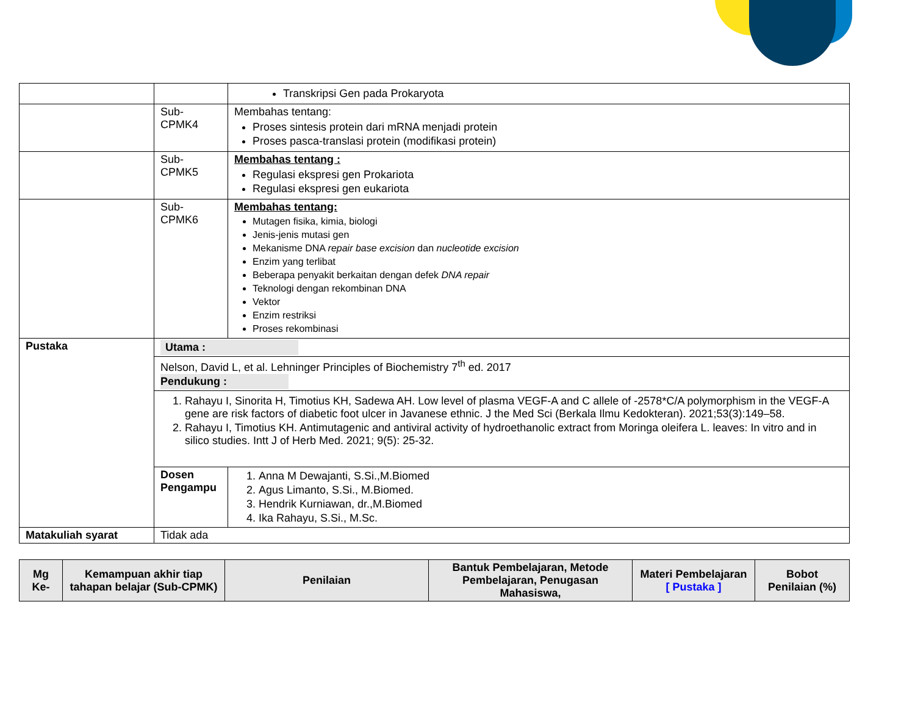| | | Transkripsi Gen pada Prokaryota |
| | Sub-CPMK4 | Membahas tentang: Proses sintesis protein dari mRNA menjadi protein Proses pasca-translasi protein (modifikasi protein) |
| | Sub-CPMK5 | Membahas tentang : Regulasi ekspresi gen Prokariota Regulasi ekspresi gen eukariota |
| | Sub-CPMK6 | Membahas tentang: Mutagen fisika, kimia, biologi Jenis-jenis mutasi gen Mekanisme DNA repair base excision dan nucleotide excision Enzim yang terlibat Beberapa penyakit berkaitan dengan defek DNA repair Teknologi dengan rekombinan DNA Vektor Enzim restriksi Proses rekombinasi |
| Pustaka | Utama : | |
| | Nelson, David L, et al. Lehninger Principles of Biochemistry 7<sup>th</sup> ed. 2017 Pendukung : | |
| | 1. Rahayu I, Sinorita H, Timotius KH, Sadewa AH. Low level of plasma VEGF-A and C allele of -2578*C/A polymorphism in the VEGF-A gene are risk factors of diabetic foot ulcer in Javanese ethnic. J the Med Sci (Berkala Ilmu Kedokteran). 2021;53(3):149–58. 2. Rahayu I, Timotius KH. Antimutagenic and antiviral activity of hydroethanolic extract from Moringa oleifera L. leaves: In vitro and in silico studies. Intt J of Herb Med. 2021; 9(5): 25-32. | |
| | Dosen Pengampu | 1. Anna M Dewajanti, S.Si.,M.Biomed 2. Agus Limanto, S.Si., M.Biomed. 3. Hendrik Kurniawan, dr.,M.Biomed 4. Ika Rahayu, S.Si., M.Sc. |
| Matakuliah syarat | Tidak ada | |
| Mg Ke- | Kemampuan akhir tiap tahapan belajar (Sub-CPMK) | Penilaian | Bantuk Pembelajaran, Metode Pembelajaran, Penugasan Mahasiswa, | Materi Pembelajaran [ Pustaka ] | Bobot Penilaian (%) |
| --- | --- | --- | --- | --- | --- |